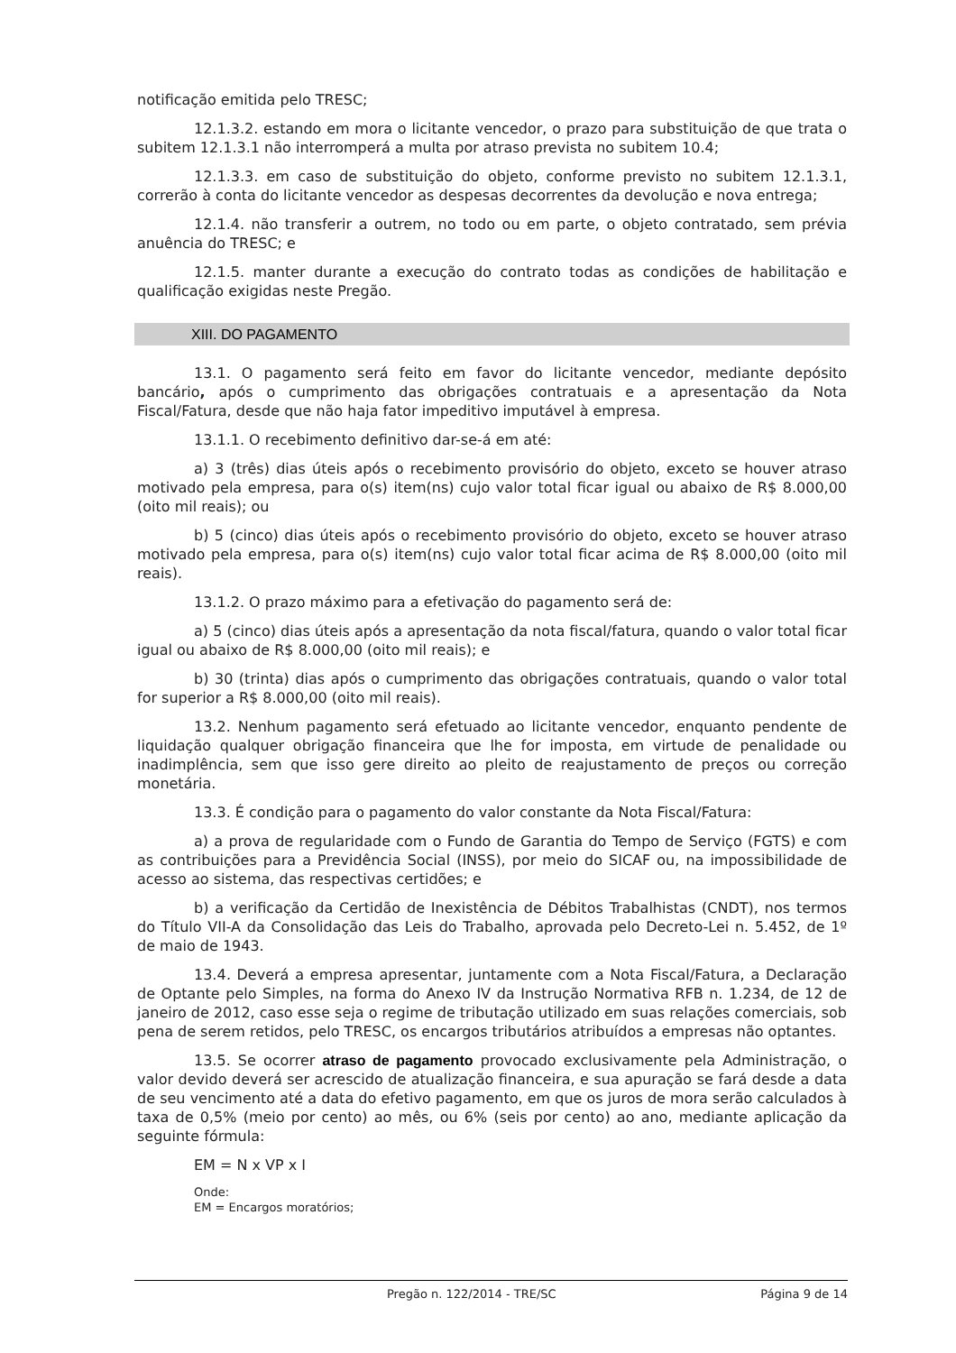notificação emitida pelo TRESC;
12.1.3.2. estando em mora o licitante vencedor, o prazo para substituição de que trata o subitem 12.1.3.1 não interromperá a multa por atraso prevista no subitem 10.4;
12.1.3.3. em caso de substituição do objeto, conforme previsto no subitem 12.1.3.1, correrão à conta do licitante vencedor as despesas decorrentes da devolução e nova entrega;
12.1.4. não transferir a outrem, no todo ou em parte, o objeto contratado, sem prévia anuência do TRESC; e
12.1.5. manter durante a execução do contrato todas as condições de habilitação e qualificação exigidas neste Pregão.
XIII. DO PAGAMENTO
13.1. O pagamento será feito em favor do licitante vencedor, mediante depósito bancário, após o cumprimento das obrigações contratuais e a apresentação da Nota Fiscal/Fatura, desde que não haja fator impeditivo imputável à empresa.
13.1.1. O recebimento definitivo dar-se-á em até:
a) 3 (três) dias úteis após o recebimento provisório do objeto, exceto se houver atraso motivado pela empresa, para o(s) item(ns) cujo valor total ficar igual ou abaixo de R$ 8.000,00 (oito mil reais); ou
b) 5 (cinco) dias úteis após o recebimento provisório do objeto, exceto se houver atraso motivado pela empresa, para o(s) item(ns) cujo valor total ficar acima de R$ 8.000,00 (oito mil reais).
13.1.2. O prazo máximo para a efetivação do pagamento será de:
a) 5 (cinco) dias úteis após a apresentação da nota fiscal/fatura, quando o valor total ficar igual ou abaixo de R$ 8.000,00 (oito mil reais); e
b) 30 (trinta) dias após o cumprimento das obrigações contratuais, quando o valor total for superior a R$ 8.000,00 (oito mil reais).
13.2. Nenhum pagamento será efetuado ao licitante vencedor, enquanto pendente de liquidação qualquer obrigação financeira que lhe for imposta, em virtude de penalidade ou inadimplência, sem que isso gere direito ao pleito de reajustamento de preços ou correção monetária.
13.3. É condição para o pagamento do valor constante da Nota Fiscal/Fatura:
a) a prova de regularidade com o Fundo de Garantia do Tempo de Serviço (FGTS) e com as contribuições para a Previdência Social (INSS), por meio do SICAF ou, na impossibilidade de acesso ao sistema, das respectivas certidões; e
b) a verificação da Certidão de Inexistência de Débitos Trabalhistas (CNDT), nos termos do Título VII-A da Consolidação das Leis do Trabalho, aprovada pelo Decreto-Lei n. 5.452, de 1º de maio de 1943.
13.4. Deverá a empresa apresentar, juntamente com a Nota Fiscal/Fatura, a Declaração de Optante pelo Simples, na forma do Anexo IV da Instrução Normativa RFB n. 1.234, de 12 de janeiro de 2012, caso esse seja o regime de tributação utilizado em suas relações comerciais, sob pena de serem retidos, pelo TRESC, os encargos tributários atribuídos a empresas não optantes.
13.5. Se ocorrer atraso de pagamento provocado exclusivamente pela Administração, o valor devido deverá ser acrescido de atualização financeira, e sua apuração se fará desde a data de seu vencimento até a data do efetivo pagamento, em que os juros de mora serão calculados à taxa de 0,5% (meio por cento) ao mês, ou 6% (seis por cento) ao ano, mediante aplicação da seguinte fórmula:
EM = N x VP x I
Onde:
EM = Encargos moratórios;
Pregão n. 122/2014 - TRE/SC Página 9 de 14